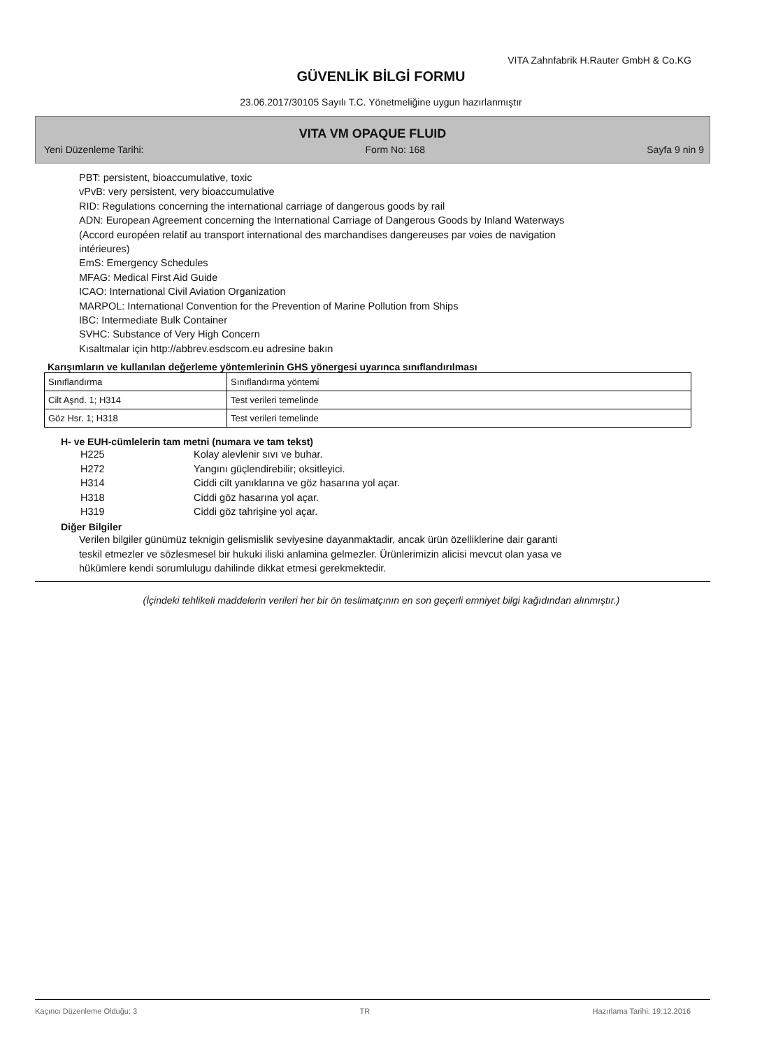VITA Zahnfabrik H.Rauter GmbH & Co.KG
GÜVENLİK BİLGİ FORMU
23.06.2017/30105 Sayılı T.C. Yönetmeliğine uygun hazırlanmıştır
VITA VM OPAQUE FLUID
Yeni Düzenleme Tarihi: Form No: 168 Sayfa 9 nin 9
PBT: persistent, bioaccumulative, toxic
vPvB: very persistent, very bioaccumulative
RID: Regulations concerning the international carriage of dangerous goods by rail
ADN: European Agreement concerning the International Carriage of Dangerous Goods by Inland Waterways
(Accord européen relatif au transport international des marchandises dangereuses par voies de navigation
intérieures)
EmS: Emergency Schedules
MFAG: Medical First Aid Guide
ICAO: International Civil Aviation Organization
MARPOL: International Convention for the Prevention of Marine Pollution from Ships
IBC: Intermediate Bulk Container
SVHC: Substance of Very High Concern
Kısaltmalar için http://abbrev.esdscom.eu adresine bakın
Karışımların ve kullanılan değerleme yöntemlerinin GHS yönergesi uyarınca sınıflandırılması
| Sınıflandırma | Sınıflandırma yöntemi |
| Cilt Aşnd. 1; H314 | Test verileri temelinde |
| Göz Hsr. 1; H318 | Test verileri temelinde |
H- ve EUH-cümlelerin tam metni (numara ve tam tekst)
H225 Kolay alevlenir sıvı ve buhar.
H272 Yangını güçlendirebilir; oksitleyici.
H314 Ciddi cilt yanıklarına ve göz hasarına yol açar.
H318 Ciddi göz hasarına yol açar.
H319 Ciddi göz tahrişine yol açar.
Diğer Bilgiler
Verilen bilgiler günümüz teknigin gelismislik seviyesine dayanmaktadir, ancak ürün özelliklerine dair garanti
teskil etmezler ve sözlesmesel bir hukuki iliski anlamina gelmezler. Ürünlerimizin alicisi mevcut olan yasa ve
hükümlere kendi sorumlulugu dahilinde dikkat etmesi gerekmektedir.
(İçindeki tehlikeli maddelerin verileri her bir ön teslimatçının en son geçerli emniyet bilgi kağıdından alınmıştır.)
Kaçıncı Düzenleme Olduğu: 3 TR Hazırlama Tarihi: 19.12.2016